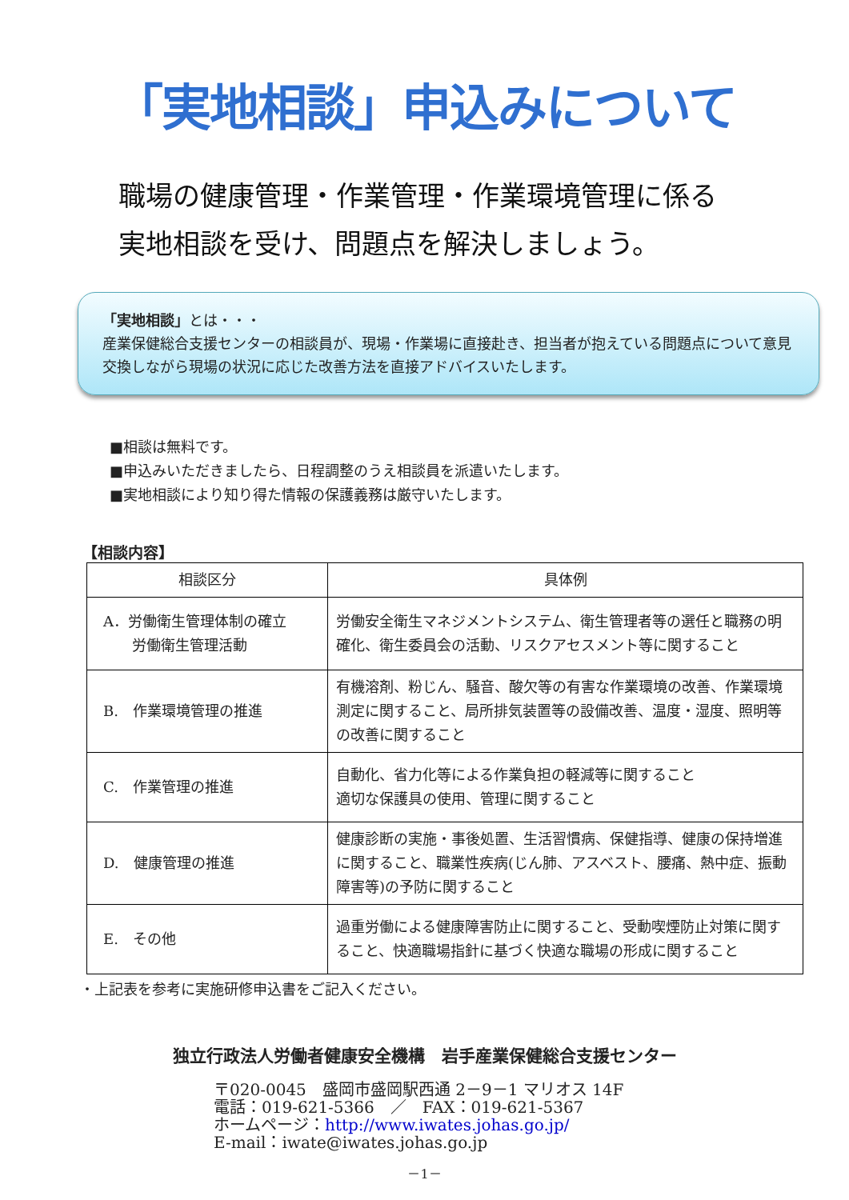「実地相談」申込みについて
職場の健康管理・作業管理・作業環境管理に係る
実地相談を受け、問題点を解決しましょう。
「実地相談」とは・・・
産業保健総合支援センターの相談員が、現場・作業場に直接赴き、担当者が抱えている問題点について意見交換しながら現場の状況に応じた改善方法を直接アドバイスいたします。
■相談は無料です。
■申込みいただきましたら、日程調整のうえ相談員を派遣いたします。
■実地相談により知り得た情報の保護義務は厳守いたします。
【相談内容】
| 相談区分 | 具体例 |
| --- | --- |
| A．労働衛生管理体制の確立 労働衛生管理活動 | 労働安全衛生マネジメントシステム、衛生管理者等の選任と職務の明確化、衛生委員会の活動、リスクアセスメント等に関すること |
| B. 作業環境管理の推進 | 有機溶剤、粉じん、騒音、酸欠等の有害な作業環境の改善、作業環境測定に関すること、局所排気装置等の設備改善、温度・湿度、照明等の改善に関すること |
| C. 作業管理の推進 | 自動化、省力化等による作業負担の軽減等に関すること 適切な保護具の使用、管理に関すること |
| D. 健康管理の推進 | 健康診断の実施・事後処置、生活習慣病、保健指導、健康の保持増進に関すること、職業性疾病(じん肺、アスベスト、腰痛、熱中症、振動障害等)の予防に関すること |
| E. その他 | 過重労働による健康障害防止に関すること、受動喫煙防止対策に関すること、快適職場指針に基づく快適な職場の形成に関すること |
・上記表を参考に実施研修申込書をご記入ください。
独立行政法人労働者健康安全機構　岩手産業保健総合支援センター
〒020-0045　盛岡市盛岡駅西通 2－9－1 マリオス 14F
電話：019-621-5366　／　FAX：019-621-5367
ホームページ：http://www.iwates.johas.go.jp/
E-mail：iwate@iwates.johas.go.jp
－1－